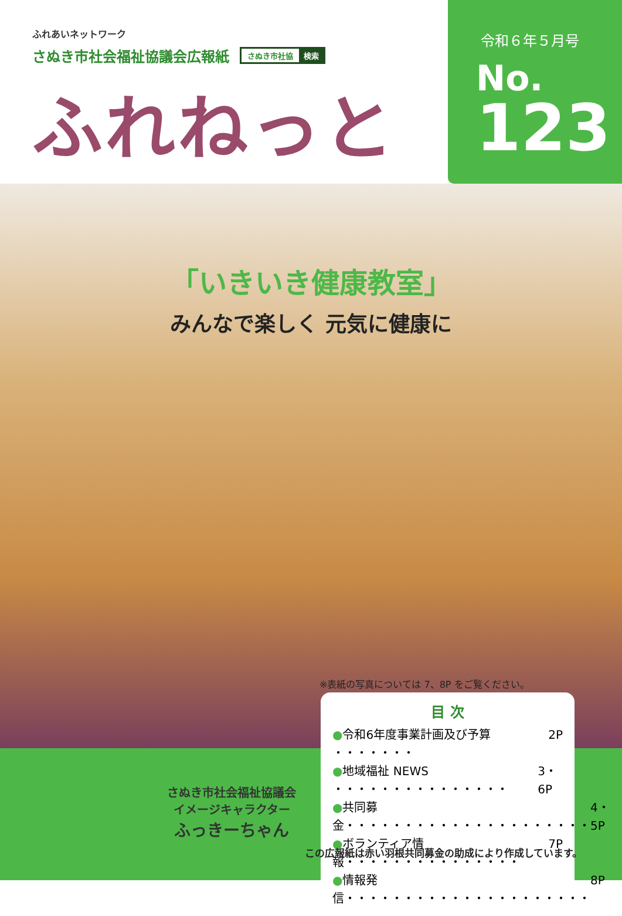ふれあいネットワーク
さぬき市社会福祉協議会広報紙
さぬき市社協 検索
ふれねっと
令和６年５月号
No.
123
「いきいき健康教室」
みんなで楽しく 元気に健康に
※表紙の写真については 7、8P をご覧ください。
目 次
●令和6年度事業計画及び予算 ・・・・・・・ 2P
●地域福祉 NEWS ・・・・・・・・・・・・・・・ 3・6P
●共同募金・・・・・・・・・・・・・・・・・・・・・ 4・5P
●ボランティア情報・・・・・・・・・・・・・・・ 7P
●情報発信・・・・・・・・・・・・・・・・・・・・・ 8P
さぬき市社会福祉協議会
イメージキャラクター
ふっきーちゃん
この広報紙は赤い羽根共同募金の助成により作成しています。